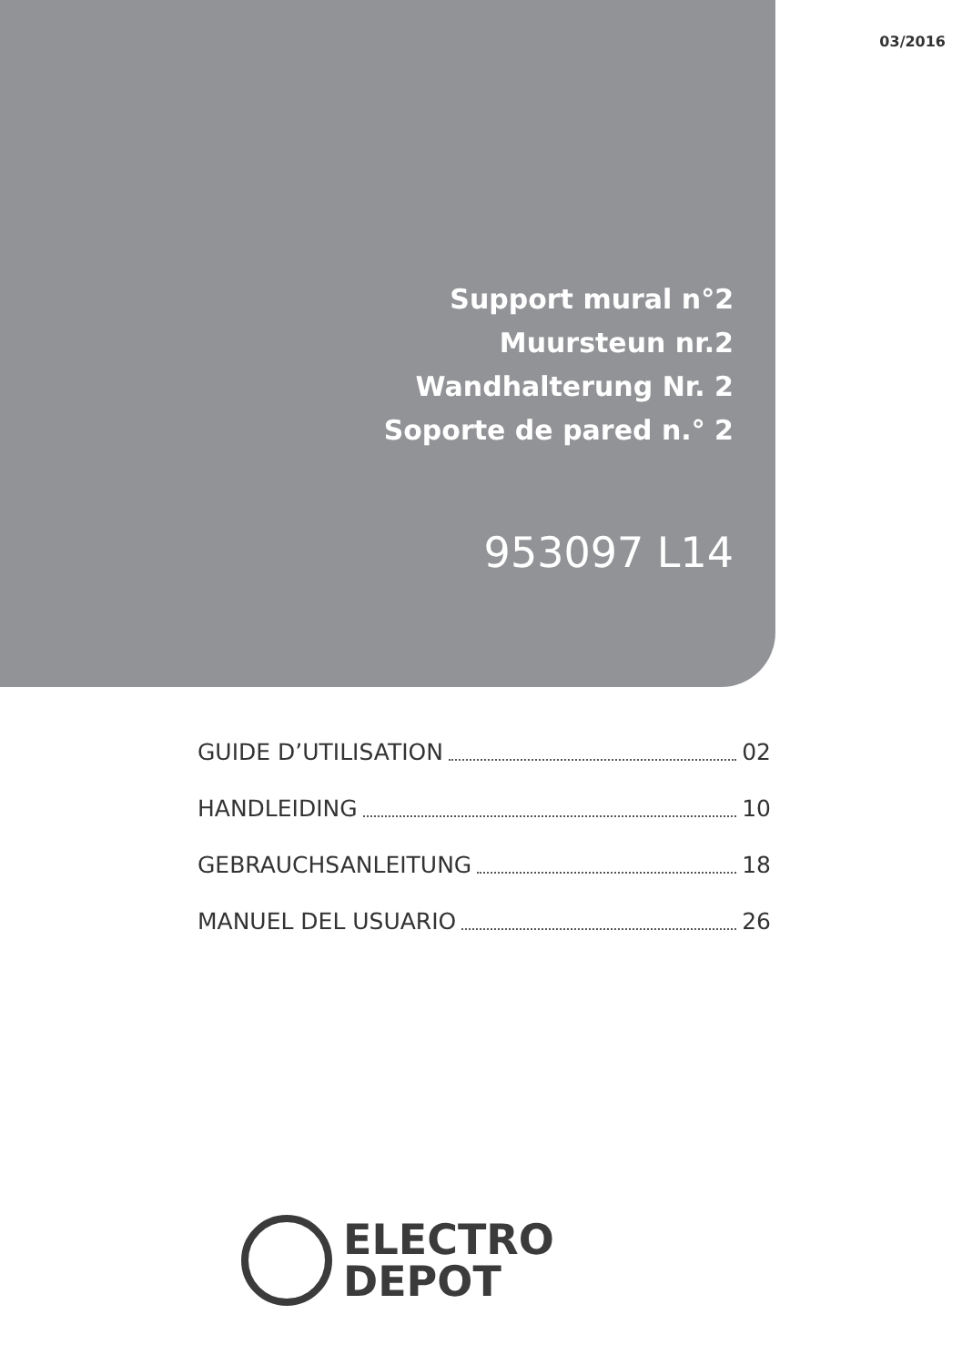03/2016
Support mural n°2
Muursteun nr.2
Wandhalterung Nr. 2
Soporte de pared n.° 2
953097 L14
GUIDE D’UTILISATION 02
HANDLEIDING 10
GEBRAUCHSANLEITUNG 18
MANUEL DEL USUARIO 26
ELECTRO
DEPOT